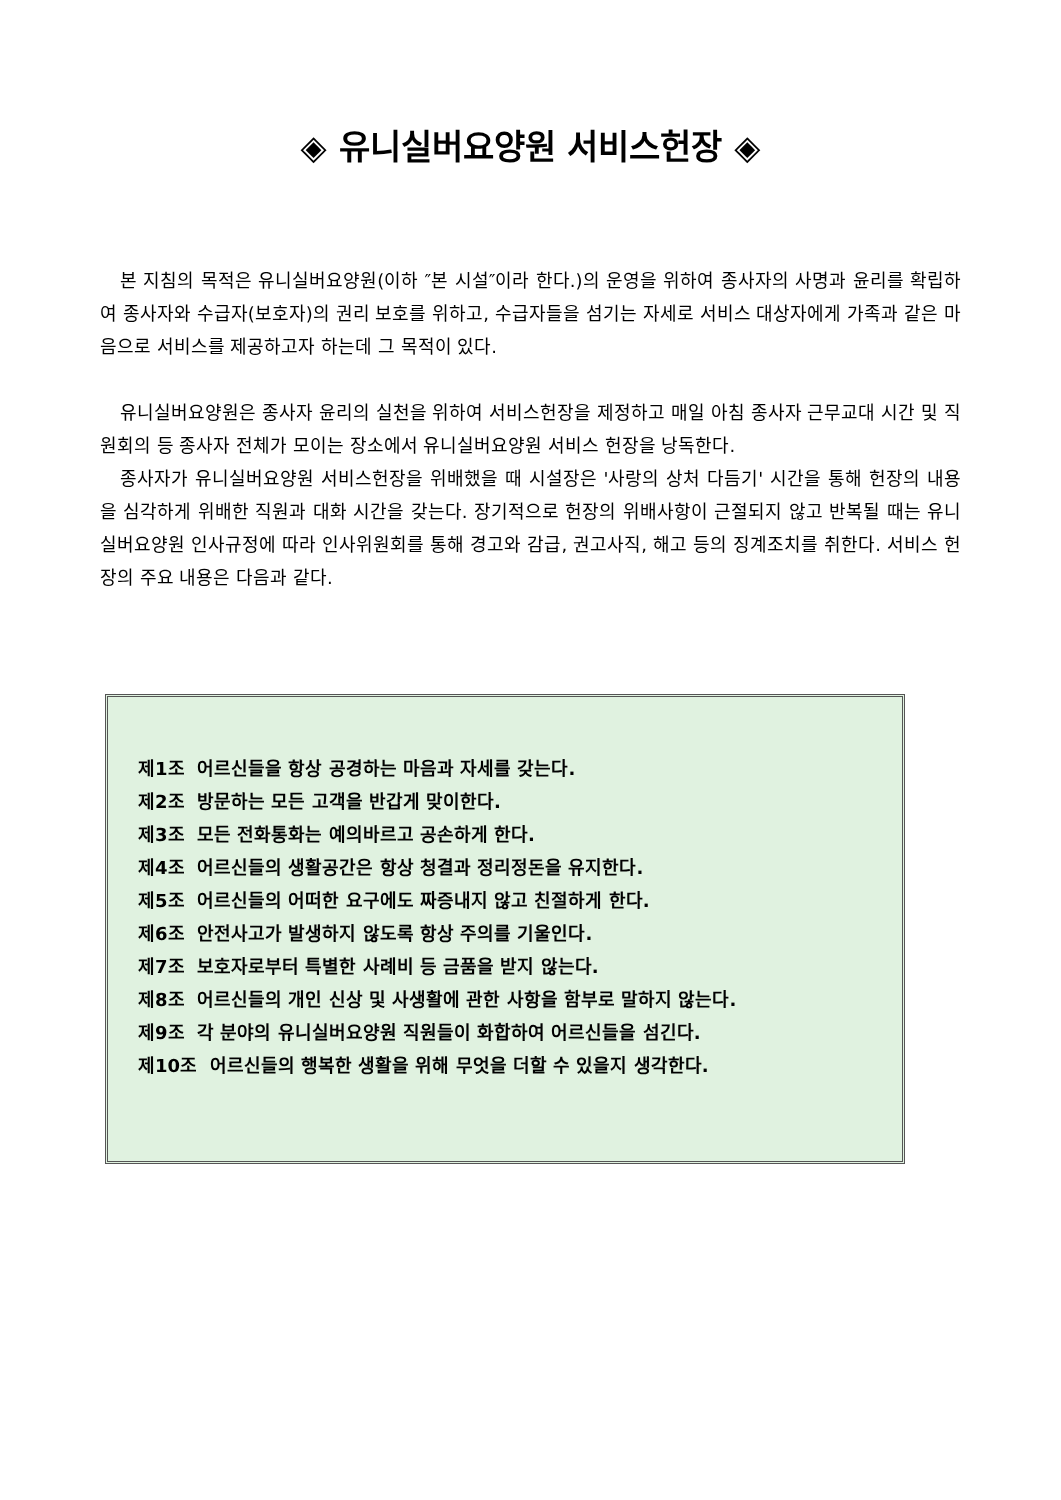◈ 유니실버요양원 서비스헌장 ◈
본 지침의 목적은 유니실버요양원(이하 ″본 시설″이라 한다.)의 운영을 위하여 종사자의 사명과 윤리를 확립하여 종사자와 수급자(보호자)의 권리 보호를 위하고, 수급자들을 섬기는 자세로 서비스 대상자에게 가족과 같은 마음으로 서비스를 제공하고자 하는데 그 목적이 있다.
유니실버요양원은 종사자 윤리의 실천을 위하여 서비스헌장을 제정하고 매일 아침 종사자 근무교대 시간 및 직원회의 등 종사자 전체가 모이는 장소에서 유니실버요양원 서비스 헌장을 낭독한다.
종사자가 유니실버요양원 서비스헌장을 위배했을 때 시설장은 '사랑의 상처 다듬기' 시간을 통해 헌장의 내용을 심각하게 위배한 직원과 대화 시간을 갖는다. 장기적으로 헌장의 위배사항이 근절되지 않고 반복될 때는 유니실버요양원 인사규정에 따라 인사위원회를 통해 경고와 감급, 권고사직, 해고 등의 징계조치를 취한다. 서비스 헌장의 주요 내용은 다음과 같다.
제1조 어르신들을 항상 공경하는 마음과 자세를 갖는다.
제2조 방문하는 모든 고객을 반갑게 맞이한다.
제3조 모든 전화통화는 예의바르고 공손하게 한다.
제4조 어르신들의 생활공간은 항상 청결과 정리정돈을 유지한다.
제5조 어르신들의 어떠한 요구에도 짜증내지 않고 친절하게 한다.
제6조 안전사고가 발생하지 않도록 항상 주의를 기울인다.
제7조 보호자로부터 특별한 사례비 등 금품을 받지 않는다.
제8조 어르신들의 개인 신상 및 사생활에 관한 사항을 함부로 말하지 않는다.
제9조 각 분야의 유니실버요양원 직원들이 화합하여 어르신들을 섬긴다.
제10조 어르신들의 행복한 생활을 위해 무엇을 더할 수 있을지 생각한다.